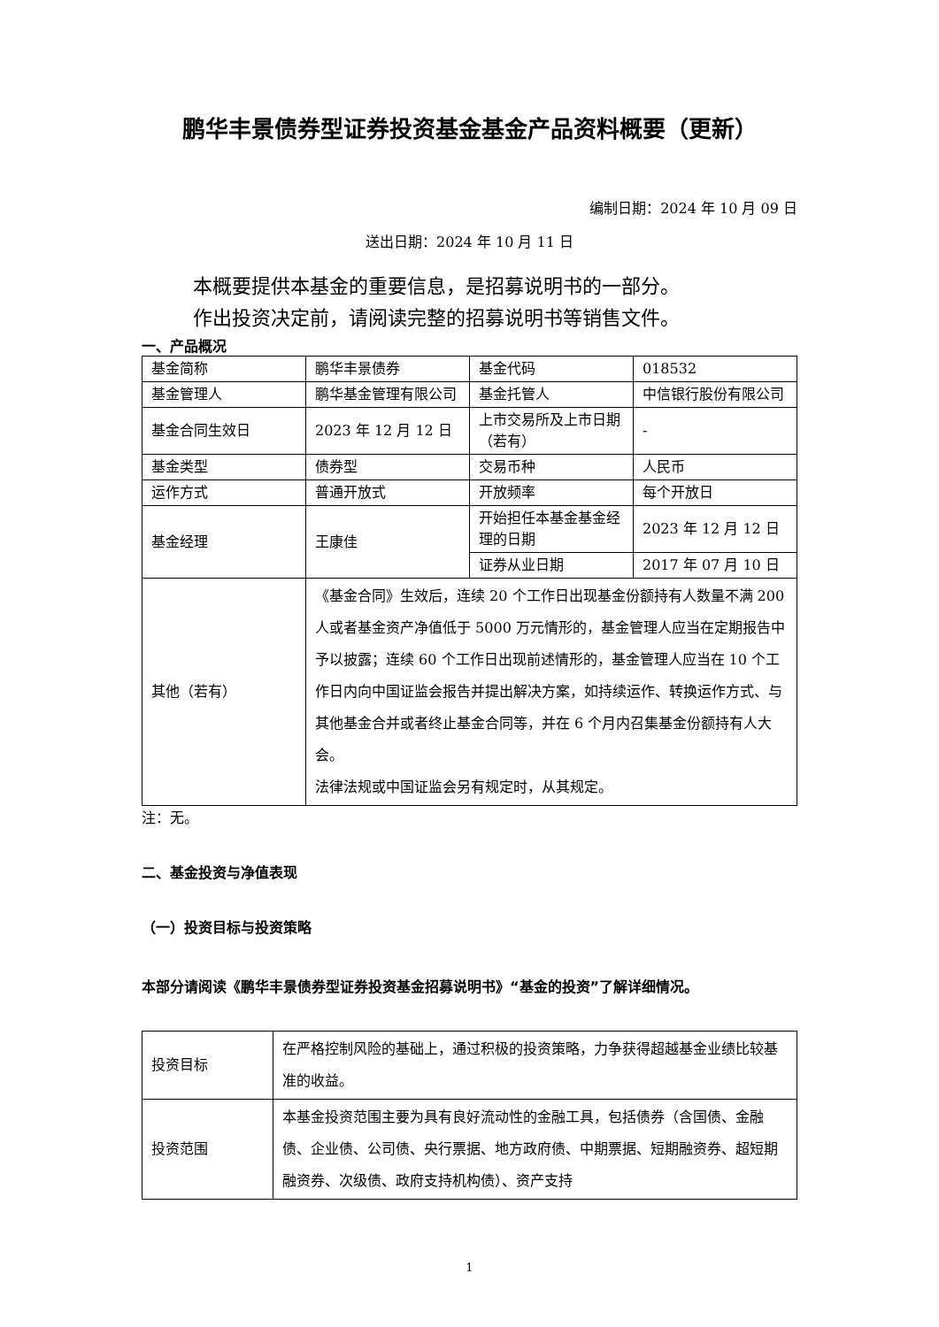鹏华丰景债券型证券投资基金基金产品资料概要（更新）
编制日期：2024 年 10 月 09 日
送出日期：2024 年 10 月 11 日
本概要提供本基金的重要信息，是招募说明书的一部分。
作出投资决定前，请阅读完整的招募说明书等销售文件。
一、产品概况
| 基金简称 | 鹏华丰景债券 | 基金代码 | 018532 |
| 基金管理人 | 鹏华基金管理有限公司 | 基金托管人 | 中信银行股份有限公司 |
| 基金合同生效日 | 2023 年 12 月 12 日 | 上市交易所及上市日期（若有） | - |
| 基金类型 | 债券型 | 交易币种 | 人民币 |
| 运作方式 | 普通开放式 | 开放频率 | 每个开放日 |
| 基金经理 | 王康佳 | 开始担任本基金基金经理的日期 | 2023 年 12 月 12 日 |
| | | 证券从业日期 | 2017 年 07 月 10 日 |
| 其他（若有） | 《基金合同》生效后，连续 20 个工作日出现基金份额持有人数量不满 200 人或者基金资产净值低于 5000 万元情形的，基金管理人应当在定期报告中予以披露；连续 60 个工作日出现前述情形的，基金管理人应当在 10 个工作日内向中国证监会报告并提出解决方案，如持续运作、转换运作方式、与其他基金合并或者终止基金合同等，并在 6 个月内召集基金份额持有人大会。 法律法规或中国证监会另有规定时，从其规定。 | | |
注：无。
二、基金投资与净值表现
（一）投资目标与投资策略
本部分请阅读《鹏华丰景债券型证券投资基金招募说明书》“基金的投资”了解详细情况。
| 投资目标 | 在严格控制风险的基础上，通过积极的投资策略，力争获得超越基金业绩比较基准的收益。 |
| 投资范围 | 本基金投资范围主要为具有良好流动性的金融工具，包括债券（含国债、金融债、企业债、公司债、央行票据、地方政府债、中期票据、短期融资券、超短期融资券、次级债、政府支持机构债）、资产支持 |
1